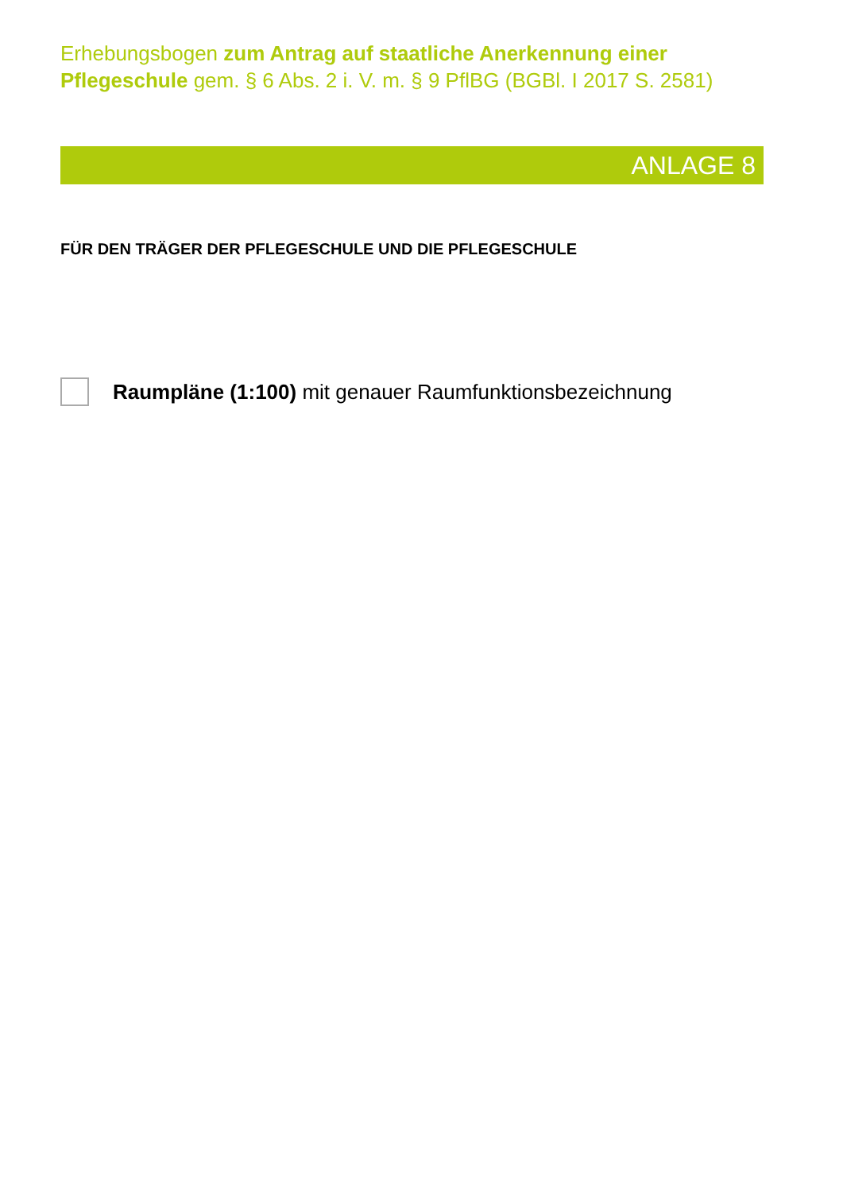Erhebungsbogen zum Antrag auf staatliche Anerkennung einer Pflegeschule gem. § 6 Abs. 2 i. V. m. § 9 PflBG (BGBl. I 2017 S. 2581)
ANLAGE 8
FÜR DEN TRÄGER DER PFLEGESCHULE UND DIE PFLEGESCHULE
Raumpläne (1:100) mit genauer Raumfunktionsbezeichnung